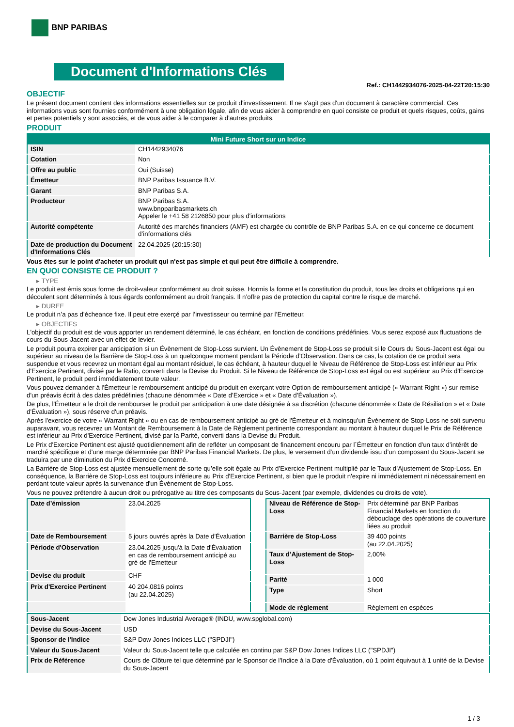BNP PARIBAS
Document d'Informations Clés
Ref.: CH1442934076-2025-04-22T20:15:30
OBJECTIF
Le présent document contient des informations essentielles sur ce produit d'investissement. Il ne s'agit pas d'un document à caractère commercial. Ces informations vous sont fournies conformément à une obligation légale, afin de vous aider à comprendre en quoi consiste ce produit et quels risques, coûts, gains et pertes potentiels y sont associés, et de vous aider à le comparer à d'autres produits.
PRODUIT
| Mini Future Short sur un Indice | |
| --- | --- |
| ISIN | CH1442934076 |
| Cotation | Non |
| Offre au public | Oui (Suisse) |
| Émetteur | BNP Paribas Issuance B.V. |
| Garant | BNP Paribas S.A. |
| Producteur | BNP Paribas S.A. www.bnpparibasmarkets.ch Appeler le +41 58 2126850 pour plus d'informations |
| Autorité compétente | Autorité des marchés financiers (AMF) est chargée du contrôle de BNP Paribas S.A. en ce qui concerne ce document d’informations clés |
| Date de production du Document d'Informations Clés | 22.04.2025 (20:15:30) |
Vous êtes sur le point d'acheter un produit qui n'est pas simple et qui peut être difficile à comprendre.
EN QUOI CONSISTE CE PRODUIT ?
▸ TYPE
Le produit est émis sous forme de droit-valeur conformément au droit suisse. Hormis la forme et la constitution du produit, tous les droits et obligations qui en découlent sont déterminés à tous égards conformément au droit français. Il n’offre pas de protection du capital contre le risque de marché.
▸ DUREE
Le produit n’a pas d’écheance fixe. Il peut etre exerçé par l’investisseur ou terminé par l’Emetteur.
▸ OBJECTIFS
L'objectif du produit est de vous apporter un rendement déterminé, le cas échéant, en fonction de conditions prédéfinies. Vous serez exposé aux fluctuations de cours du Sous-Jacent avec un effet de levier.
Le produit pourra expirer par anticipation si un Évènement de Stop-Loss survient. Un Évènement de Stop-Loss se produit si le Cours du Sous-Jacent est égal ou supérieur au niveau de la Barrière de Stop-Loss à un quelconque moment pendant la Période d’Observation. Dans ce cas, la cotation de ce produit sera suspendue et vous recevrez un montant égal au montant résiduel, le cas échéant, à hauteur duquel le Niveau de Référence de Stop-Loss est inférieur au Prix d'Exercice Pertinent, divisé par le Ratio, converti dans la Devise du Produit. Si le Niveau de Référence de Stop-Loss est égal ou est supérieur au Prix d'Exercice Pertinent, le produit perd immédiatement toute valeur.
Vous pouvez demander à l'Émetteur le remboursement anticipé du produit en exerçant votre Option de remboursement anticipé (« Warrant Right ») sur remise d'un préavis écrit à des dates prédéfinies (chacune dénommée « Date d’Exercice » et « Date d’Évaluation »).
De plus, l'Émetteur a le droit de rembourser le produit par anticipation à une date désignée à sa discrétion (chacune dénommée « Date de Résiliation » et « Date d'Évaluation »), sous réserve d'un préavis.
Après l'exercice de votre « Warrant Right » ou en cas de remboursement anticipé au gré de l'Émetteur et à moinsqu’un Évènement de Stop-Loss ne soit survenu auparavant, vous recevrez un Montant de Remboursement à la Date de Règlement pertinente correspondant au montant à hauteur duquel le Prix de Référence est inférieur au Prix d'Exercice Pertinent, divisé par la Parité, converti dans la Devise du Produit.
Le Prix d'Exercice Pertinent est ajusté quotidiennement afin de refléter un composant de financement encouru par l´Émetteur en fonction d'un taux d’intérêt de marché spécifique et d'une marge déterminée par BNP Paribas Financial Markets. De plus, le versement d’un dividende issu d’un composant du Sous-Jacent se traduira par une diminution du Prix d'Exercice Concerné.
La Barrière de Stop-Loss est ajustée mensuellement de sorte qu’elle soit égale au Prix d’Exercice Pertinent multiplié par le Taux d’Ajustement de Stop-Loss. En conséquence, la Barrière de Stop-Loss est toujours inférieure au Prix d'Exercice Pertinent, si bien que le produit n'expire ni immédiatement ni nécessairement en perdant toute valeur après la survenance d'un Évènement de Stop-Loss.
Vous ne pouvez prétendre à aucun droit ou prérogative au titre des composants du Sous-Jacent (par exemple, dividendes ou droits de vote).
| Date d’émission | 23.04.2025 |
| Date de Remboursement | 5 jours ouvrés après la Date d'Évaluation |
| Période d'Observation | 23.04.2025 jusqu'à la Date d'Évaluation en cas de remboursement anticipé au gré de l'Emetteur |
| Devise du produit | CHF |
| Prix d'Exercice Pertinent | 40 204,0816 points (au 22.04.2025) |
| Niveau de Référence de Stop-Loss | Prix déterminé par BNP Paribas Financial Markets en fonction du débouclage des opérations de couverture liées au produit |
| Barrière de Stop-Loss | 39 400 points (au 22.04.2025) |
| Taux d’Ajustement de Stop-Loss | 2,00% |
| Parité | 1 000 |
| Type | Short |
| Mode de règlement | Règlement en espèces |
| Sous-Jacent | Dow Jones Industrial Average® (INDU, www.spglobal.com) |
| Devise du Sous-Jacent | USD |
| Sponsor de l'Indice | S&P Dow Jones Indices LLC ("SPDJI") |
| Valeur du Sous-Jacent | Valeur du Sous-Jacent telle que calculée en continu par S&P Dow Jones Indices LLC ("SPDJI") |
| Prix de Référence | Cours de Clôture tel que déterminé par le Sponsor de l'Indice à la Date d'Évaluation, où 1 point équivaut à 1 unité de la Devise du Sous-Jacent |
1 / 3